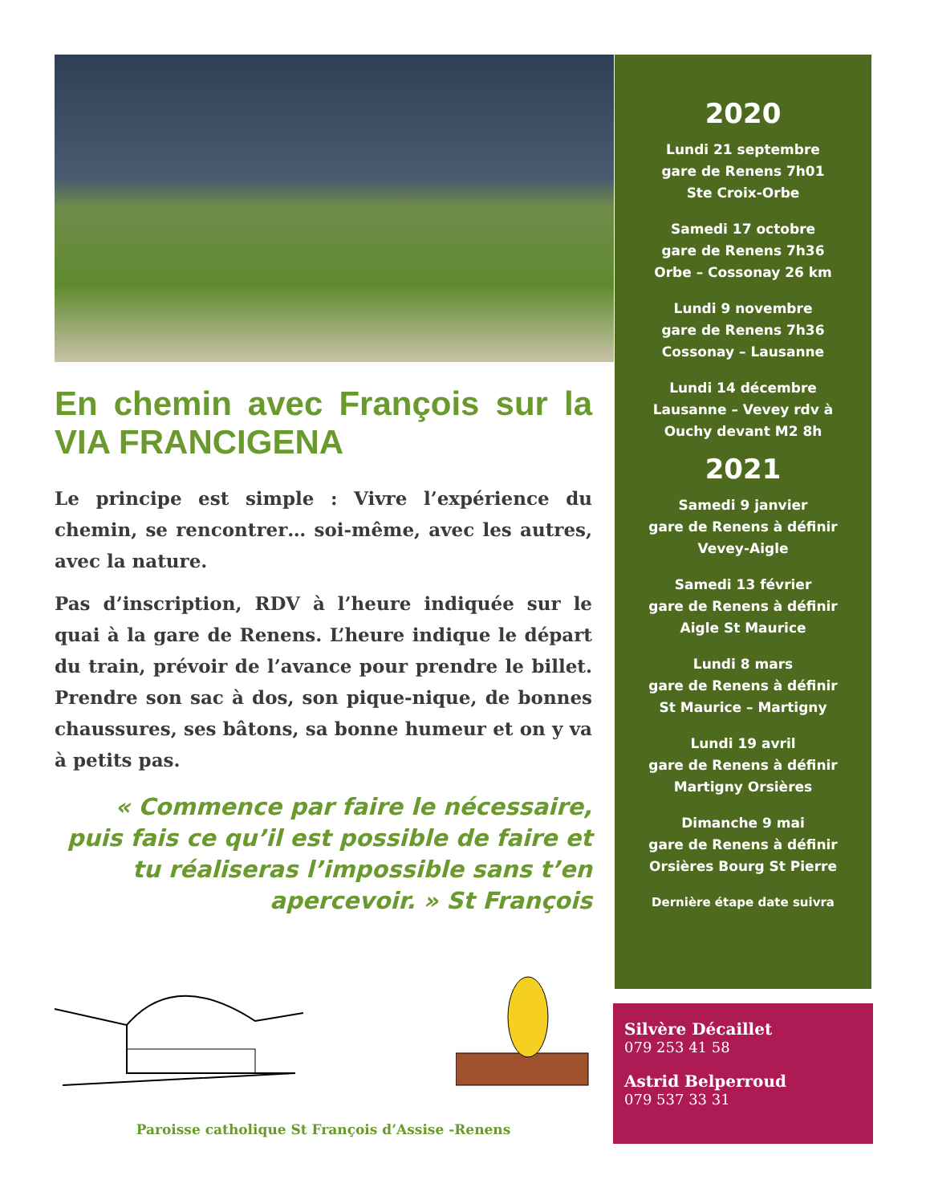En chemin avec François sur la VIA FRANCIGENA
Le principe est simple : Vivre l’expérience du chemin, se rencontrer… soi-même, avec les autres, avec la nature.
Pas d’inscription, RDV à l’heure indiquée sur le quai à la gare de Renens. L’heure indique le départ du train, prévoir de l’avance pour prendre le billet. Prendre son sac à dos, son pique-nique, de bonnes chaussures, ses bâtons, sa bonne humeur et on y va à petits pas.
« Commence par faire le nécessaire, puis fais ce qu’il est possible de faire et tu réaliseras l’impossible sans t’en apercevoir. » St François
Paroisse catholique St François d’Assise -Renens
2020
Lundi 21 septembre
gare de Renens 7h01
Ste Croix-Orbe
Samedi 17 octobre
gare de Renens 7h36
Orbe – Cossonay 26 km
Lundi 9 novembre
gare de Renens 7h36
Cossonay – Lausanne
Lundi 14 décembre
Lausanne – Vevey rdv à
Ouchy devant M2 8h
2021
Samedi 9 janvier
gare de Renens à définir
Vevey-Aigle
Samedi 13 février
gare de Renens à définir
Aigle St Maurice
Lundi 8 mars
gare de Renens à définir
St Maurice – Martigny
Lundi 19 avril
gare de Renens à définir
Martigny Orsières
Dimanche 9 mai
gare de Renens à définir
Orsières Bourg St Pierre
Dernière étape date suivra
Silvère Décaillet
079 253 41 58
Astrid Belperroud
079 537 33 31